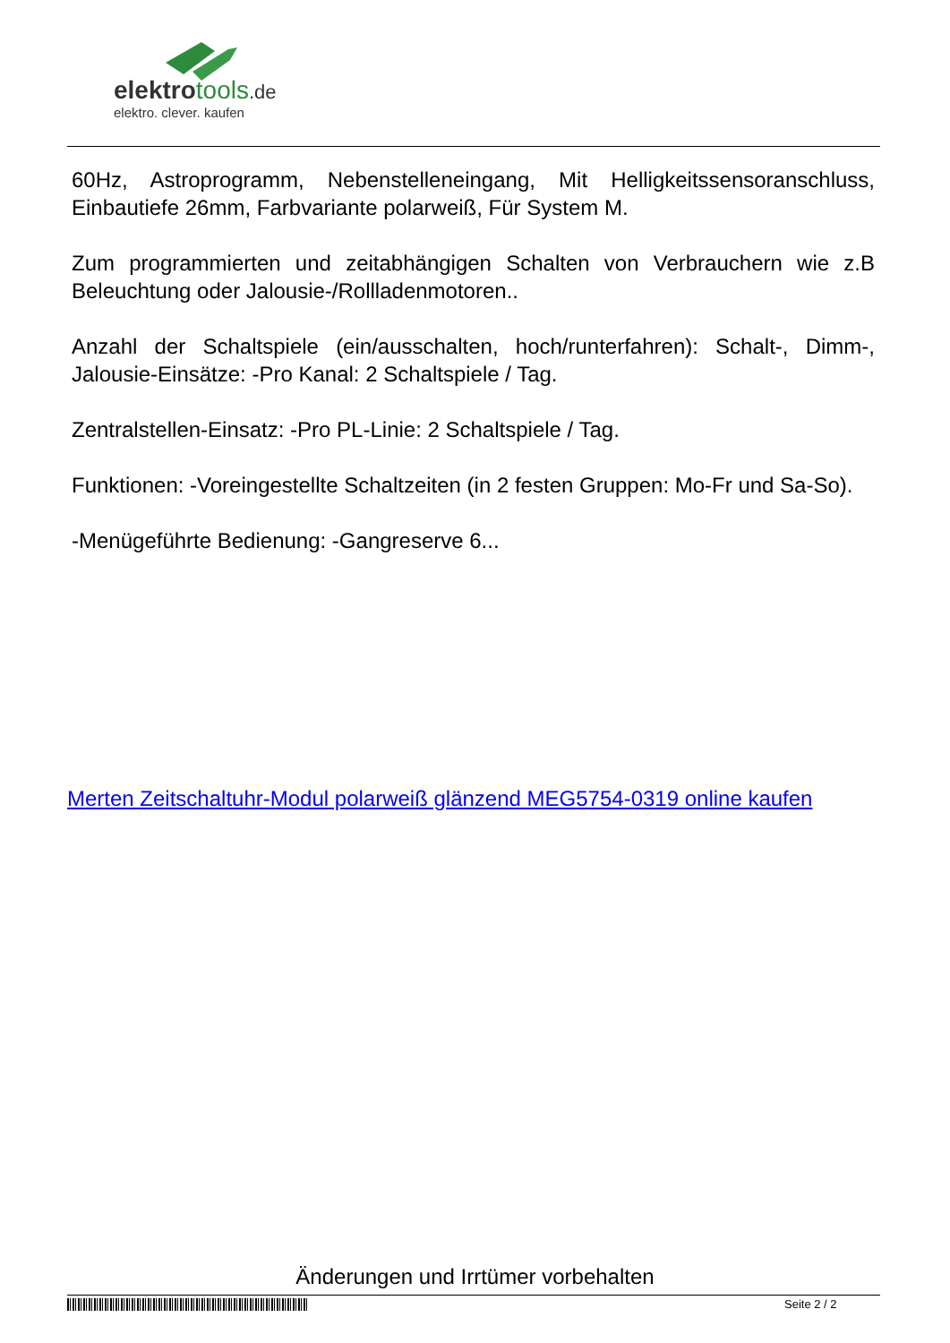elektrotools.de
elektro. clever. kaufen
60Hz, Astroprogramm, Nebenstelleneingang, Mit Helligkeitssensoranschluss, Einbautiefe 26mm, Farbvariante polarweiß, Für System M.
Zum programmierten und zeitabhängigen Schalten von Verbrauchern wie z.B Beleuchtung oder Jalousie-/Rollladenmotoren..
Anzahl der Schaltspiele (ein/ausschalten, hoch/runterfahren): Schalt-, Dimm-, Jalousie-Einsätze: -Pro Kanal: 2 Schaltspiele / Tag.
Zentralstellen-Einsatz: -Pro PL-Linie: 2 Schaltspiele / Tag.
Funktionen: -Voreingestellte Schaltzeiten (in 2 festen Gruppen: Mo-Fr und Sa-So).
-Menügeführte Bedienung: -Gangreserve 6...
Merten Zeitschaltuhr-Modul polarweiß glänzend MEG5754-0319 online kaufen
Änderungen und Irrtümer vorbehalten
Seite 2 / 2